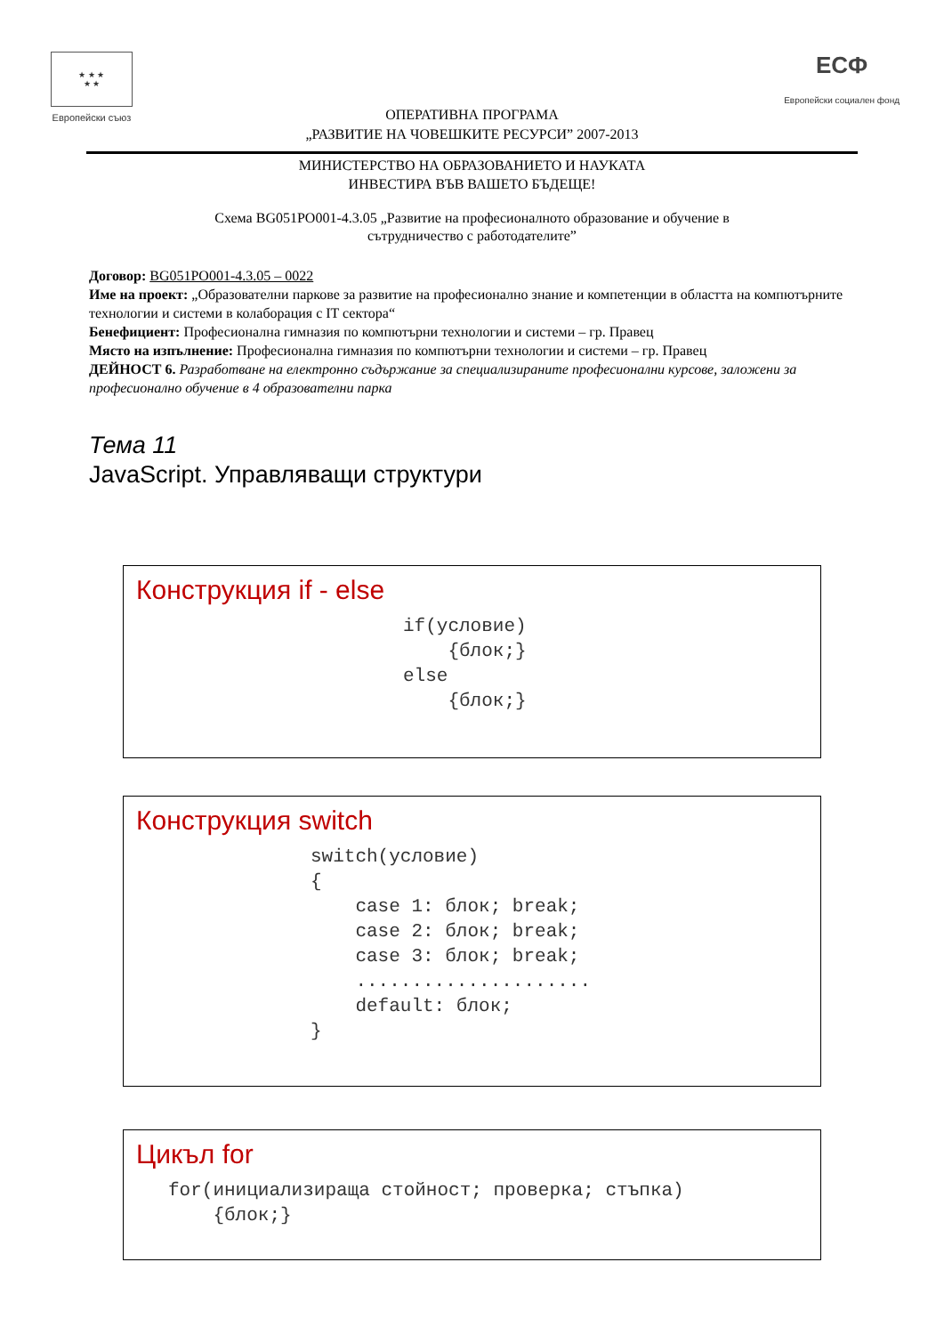★ ★ ★
★ ★
Европейски съюз
ОПЕРАТИВНА ПРОГРАМА
„РАЗВИТИЕ НА ЧОВЕШКИТЕ РЕСУРСИ” 2007-2013
ЕСФ
Европейски социален фонд
МИНИСТЕРСТВО НА ОБРАЗОВАНИЕТО И НАУКАТА
ИНВЕСТИРА ВЪВ ВАШЕТО БЪДЕЩЕ!
Схема BG051PO001-4.3.05 „Развитие на професионалното образование и обучение в
сътрудничество с работодателите”
Договор: BG051PO001-4.3.05 – 0022
Име на проект: „Образователни паркове за развитие на професионално знание и компетенции в областта на компютърните технологии и системи в колаборация с IT сектора“
Бенефициент: Професионална гимназия по компютърни технологии и системи – гр. Правец
Място на изпълнение: Професионална гимназия по компютърни технологии и системи – гр. Правец
ДЕЙНОСТ 6. Разработване на електронно съдържание за специализираните професионални курсове, заложени за професионално обучение в 4 образователни парка
Тема 11
JavaScript. Управляващи структури
Конструкция if - else
if(условие)
    {блок;}
else
    {блок;}
Конструкция switch
switch(условие)
{
    case 1: блок; break;
    case 2: блок; break;
    case 3: блок; break;
    .....................
    default: блок;
}
Цикъл for
for(инициализираща стойност; проверка; стъпка)
    {блок;}